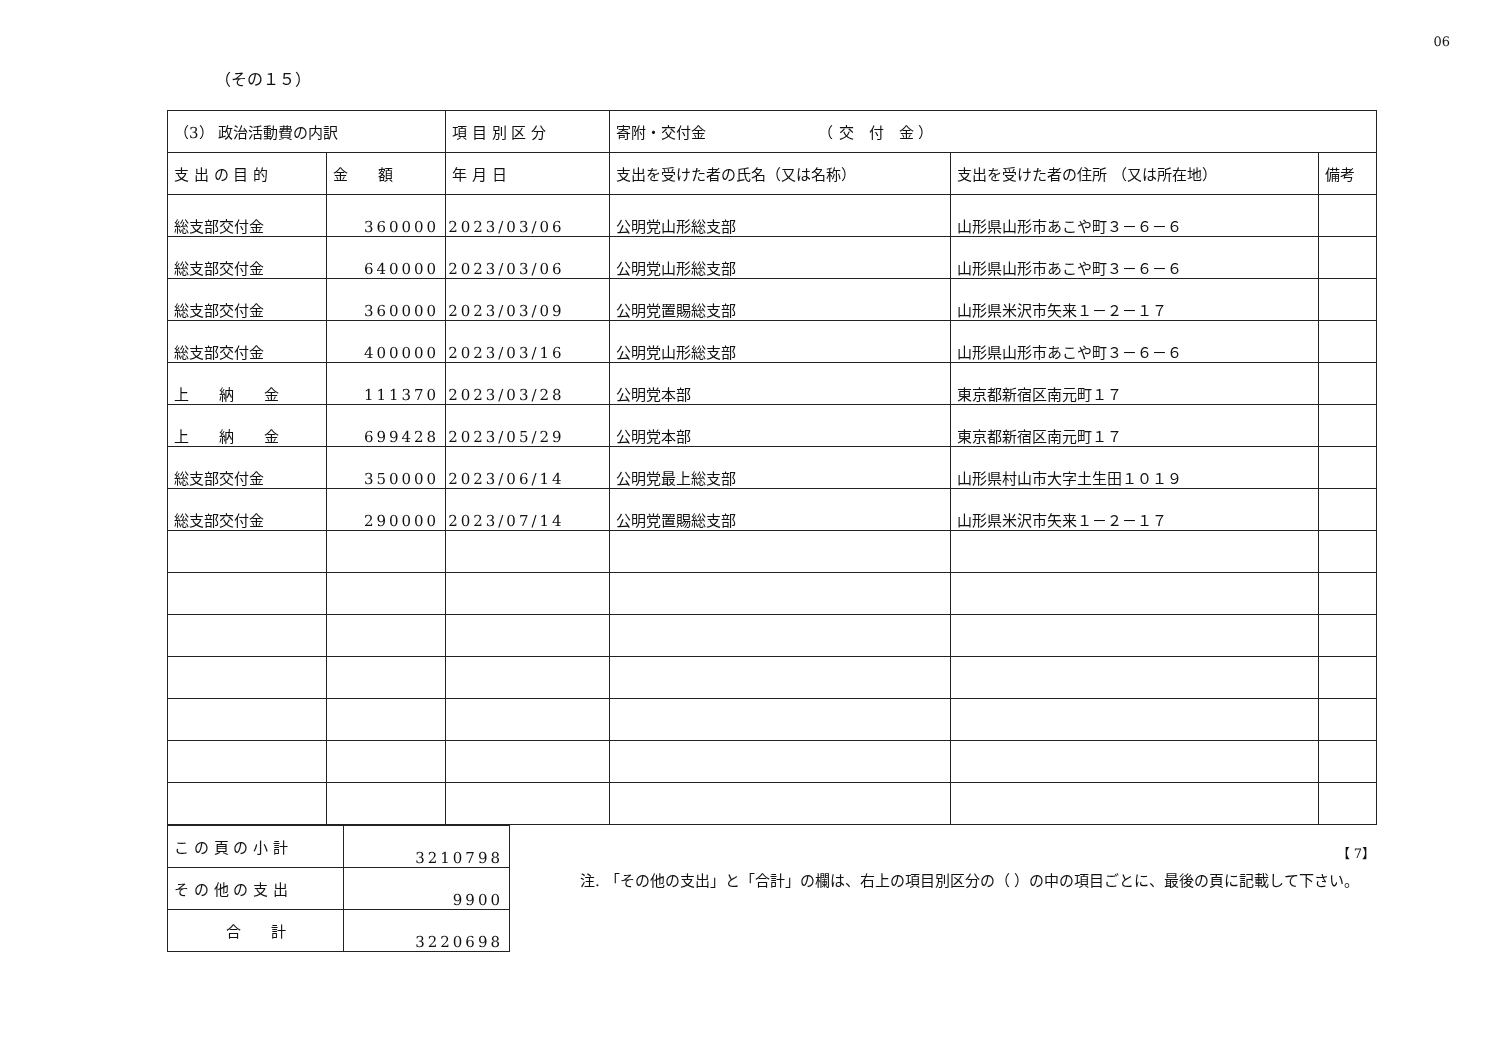06
（その１５）
| （3） 政治活動費の内訳 | | 項 目 別 区 分 | 寄附・交付金 （ 交 付 金 ） | | |
| --- | --- | --- | --- | --- | --- |
| 支 出 の 目 的 | 金 額 | 年 月 日 | 支出を受けた者の氏名（又は名称） | 支出を受けた者の住所 （又は所在地） | 備考 |
| 総支部交付金 | 360000 | 2023/03/06 | 公明党山形総支部 | 山形県山形市あこや町３－６－６ | |
| 総支部交付金 | 640000 | 2023/03/06 | 公明党山形総支部 | 山形県山形市あこや町３－６－６ | |
| 総支部交付金 | 360000 | 2023/03/09 | 公明党置賜総支部 | 山形県米沢市矢来１－２－１７ | |
| 総支部交付金 | 400000 | 2023/03/16 | 公明党山形総支部 | 山形県山形市あこや町３－６－６ | |
| 上 納 金 | 111370 | 2023/03/28 | 公明党本部 | 東京都新宿区南元町１７ | |
| 上 納 金 | 699428 | 2023/05/29 | 公明党本部 | 東京都新宿区南元町１７ | |
| 総支部交付金 | 350000 | 2023/06/14 | 公明党最上総支部 | 山形県村山市大字土生田１０１９ | |
| 総支部交付金 | 290000 | 2023/07/14 | 公明党置賜総支部 | 山形県米沢市矢来１－２－１７ | |
【 7】
| こ の 頁 の 小 計 | 3210798 |
| そ の 他 の 支 出 | 9900 |
| 合 計 | 3220698 |
注. 「その他の支出」と「合計」の欄は、右上の項目別区分の（ ）の中の項目ごとに、最後の頁に記載して下さい。